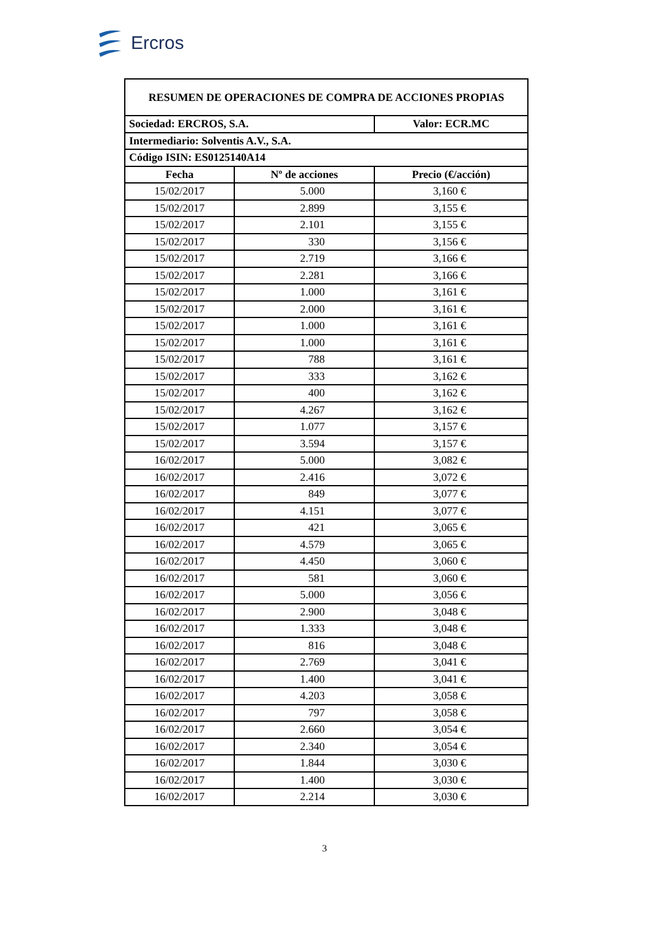Ercros
| RESUMEN DE OPERACIONES DE COMPRA DE ACCIONES PROPIAS | | |
| --- | --- | --- |
| Sociedad: ERCROS, S.A. | | Valor: ECR.MC |
| Intermediario: Solventis A.V., S.A. | | |
| Código ISIN: ES0125140A14 | | |
| Fecha | Nº de acciones | Precio (€/acción) |
| 15/02/2017 | 5.000 | 3,160 € |
| 15/02/2017 | 2.899 | 3,155 € |
| 15/02/2017 | 2.101 | 3,155 € |
| 15/02/2017 | 330 | 3,156 € |
| 15/02/2017 | 2.719 | 3,166 € |
| 15/02/2017 | 2.281 | 3,166 € |
| 15/02/2017 | 1.000 | 3,161 € |
| 15/02/2017 | 2.000 | 3,161 € |
| 15/02/2017 | 1.000 | 3,161 € |
| 15/02/2017 | 1.000 | 3,161 € |
| 15/02/2017 | 788 | 3,161 € |
| 15/02/2017 | 333 | 3,162 € |
| 15/02/2017 | 400 | 3,162 € |
| 15/02/2017 | 4.267 | 3,162 € |
| 15/02/2017 | 1.077 | 3,157 € |
| 15/02/2017 | 3.594 | 3,157 € |
| 16/02/2017 | 5.000 | 3,082 € |
| 16/02/2017 | 2.416 | 3,072 € |
| 16/02/2017 | 849 | 3,077 € |
| 16/02/2017 | 4.151 | 3,077 € |
| 16/02/2017 | 421 | 3,065 € |
| 16/02/2017 | 4.579 | 3,065 € |
| 16/02/2017 | 4.450 | 3,060 € |
| 16/02/2017 | 581 | 3,060 € |
| 16/02/2017 | 5.000 | 3,056 € |
| 16/02/2017 | 2.900 | 3,048 € |
| 16/02/2017 | 1.333 | 3,048 € |
| 16/02/2017 | 816 | 3,048 € |
| 16/02/2017 | 2.769 | 3,041 € |
| 16/02/2017 | 1.400 | 3,041 € |
| 16/02/2017 | 4.203 | 3,058 € |
| 16/02/2017 | 797 | 3,058 € |
| 16/02/2017 | 2.660 | 3,054 € |
| 16/02/2017 | 2.340 | 3,054 € |
| 16/02/2017 | 1.844 | 3,030 € |
| 16/02/2017 | 1.400 | 3,030 € |
| 16/02/2017 | 2.214 | 3,030 € |
3